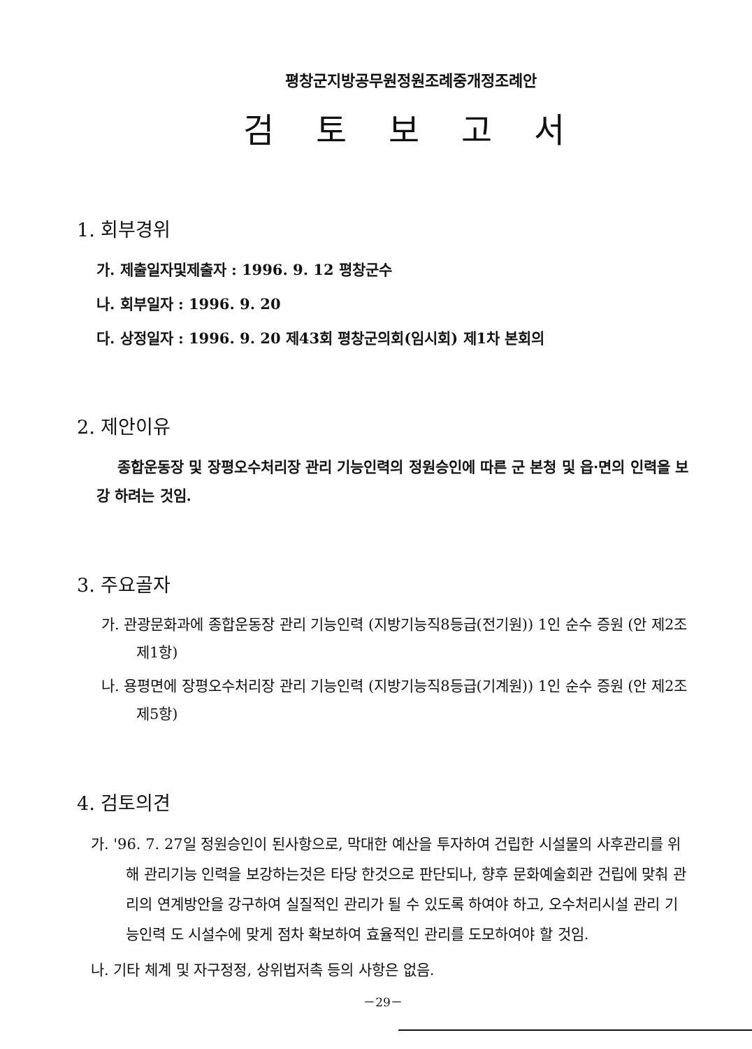평창군지방공무원정원조례중개정조례안
검토보고서
1. 회부경위
가. 제출일자및제출자 : 1996. 9. 12 평창군수
나. 회부일자 : 1996. 9. 20
다. 상정일자 : 1996. 9. 20 제43회 평창군의회(임시회) 제1차 본회의
2. 제안이유
종합운동장 및 장평오수처리장 관리 기능인력의 정원승인에 따른 군 본청 및 읍·면의 인력을 보강 하려는 것임.
3. 주요골자
가. 관광문화과에 종합운동장 관리 기능인력 (지방기능직8등급(전기원)) 1인 순수 증원 (안 제2조제1항)
나. 용평면에 장평오수처리장 관리 기능인력 (지방기능직8등급(기계원)) 1인 순수 증원 (안 제2조제5항)
4. 검토의견
가. '96. 7. 27일 정원승인이 된사항으로, 막대한 예산을 투자하여 건립한 시설물의 사후관리를 위해 관리기능 인력을 보강하는것은 타당 한것으로 판단되나, 향후 문화예술회관 건립에 맞춰 관리의 연계방안을 강구하여 실질적인 관리가 될 수 있도록 하여야 하고, 오수처리시설 관리 기능인력 도 시설수에 맞게 점차 확보하여 효율적인 관리를 도모하여야 할 것임.
나. 기타 체계 및 자구정정, 상위법저촉 등의 사항은 없음.
－29－